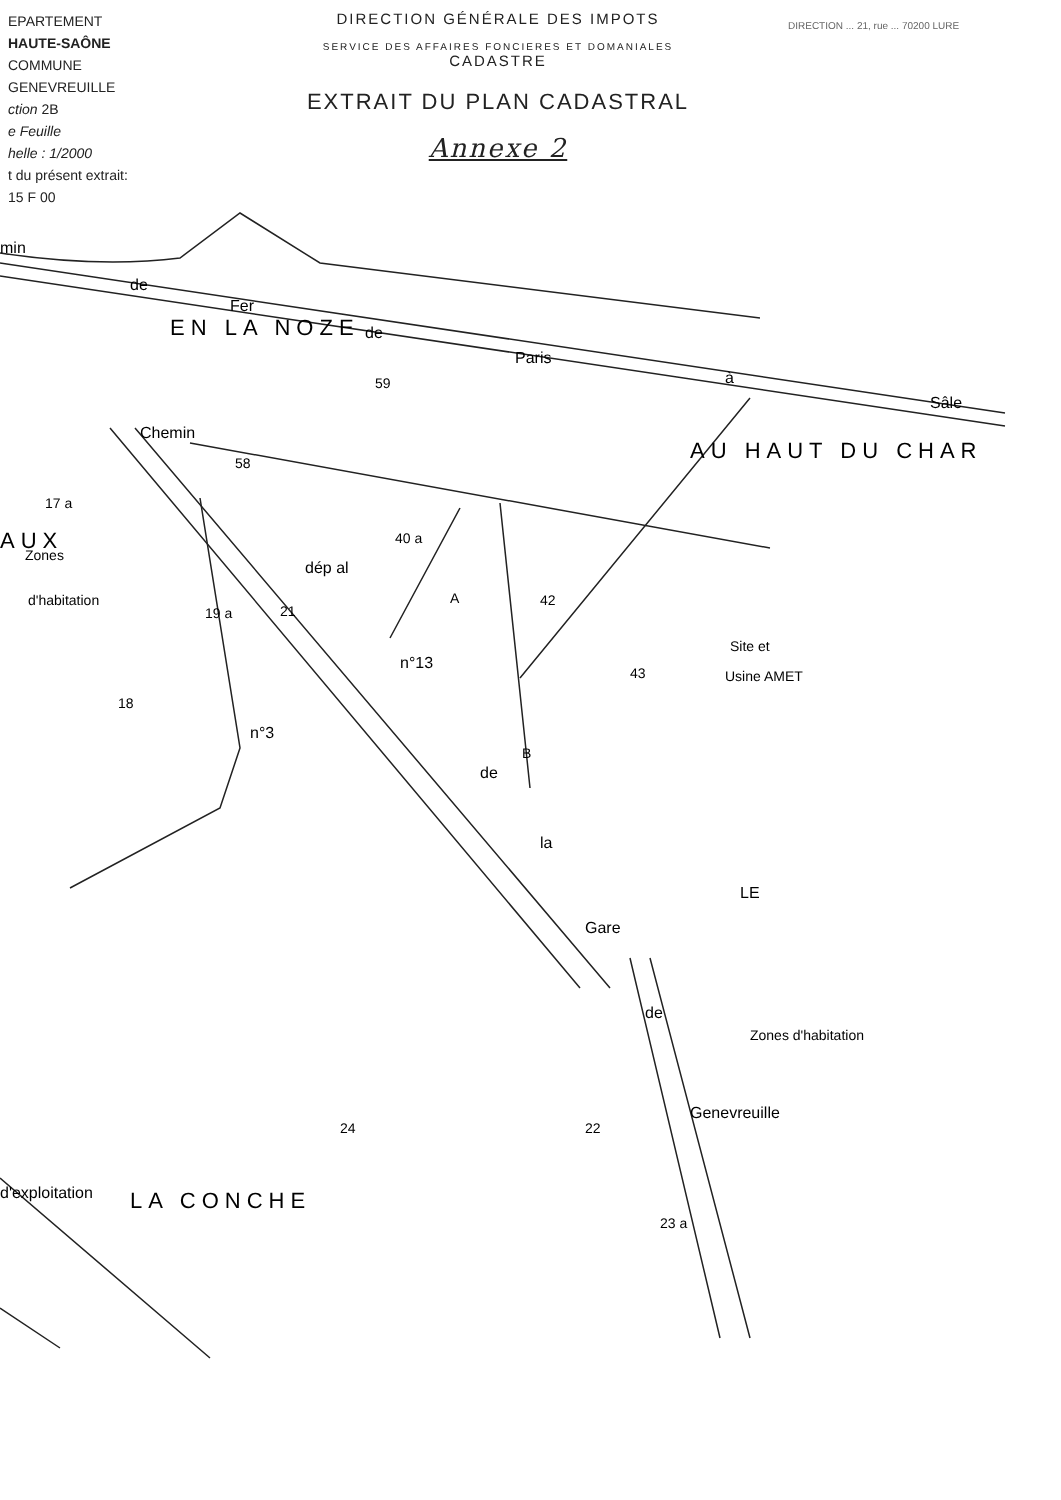EPARTEMENT
HAUTE-SAÔNE
COMMUNE
GENEVREUILLE
ction 2B
e Feuille
helle : 1/2000
t du présent extrait:
15 F 00
DIRECTION GÉNÉRALE DES IMPOTS
SERVICE DES AFFAIRES FONCIERES ET DOMANIALES
CADASTRE
EXTRAIT DU PLAN CADASTRAL
Annexe 2
DIRECTION ... 21, rue ... 70200 LURE
59
58
40 a
42
43
19 a
21
18
24
22
23 a
17 a
Site et
Usine AMET
Zones
d'habitation
Zones d'habitation
A
B
EN LA NOZE
AU HAUT DU CHAR
LA CONCHE
AUX
de
Fer
de
Paris
à
Sâle
min
Chemin
dép al
n°13
de
la
Gare
de
Genevreuille
n°3
d'exploitation
LE